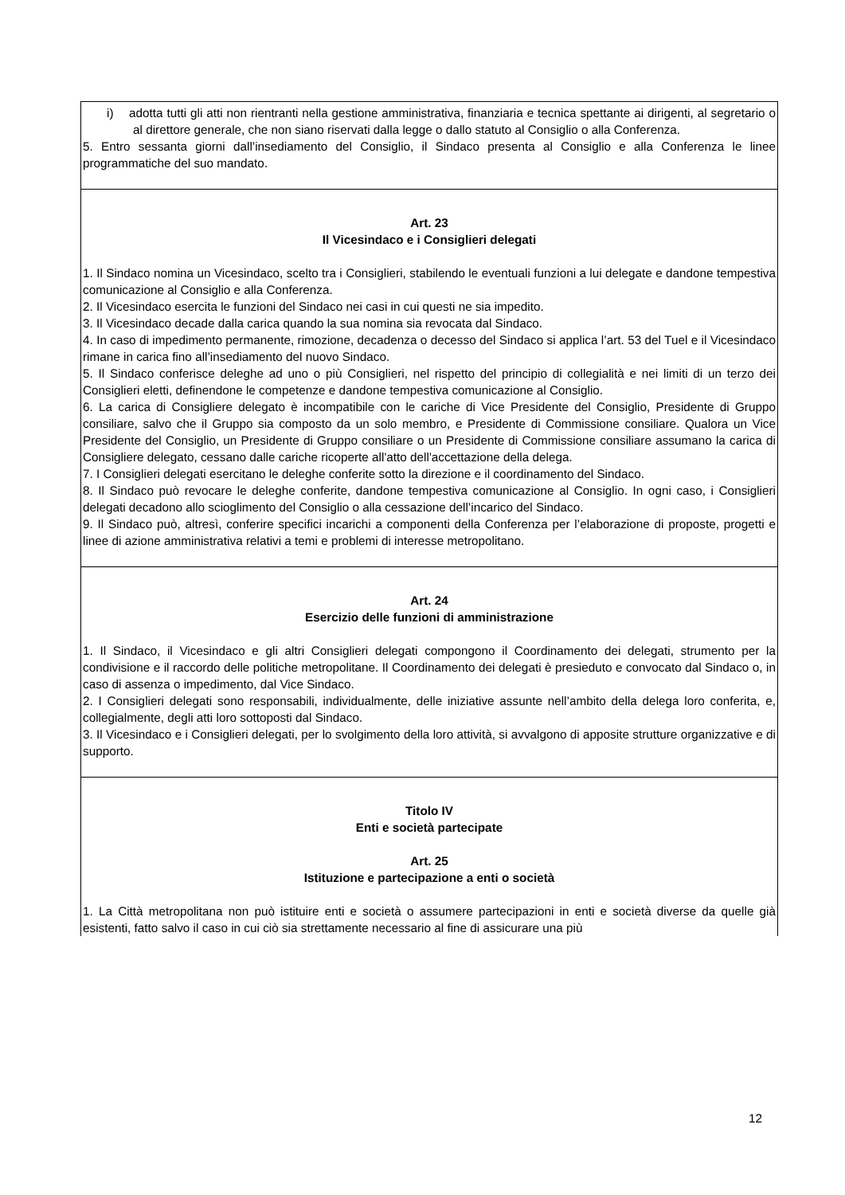i) adotta tutti gli atti non rientranti nella gestione amministrativa, finanziaria e tecnica spettante ai dirigenti, al segretario o al direttore generale, che non siano riservati dalla legge o dallo statuto al Consiglio o alla Conferenza.
5. Entro sessanta giorni dall’insediamento del Consiglio, il Sindaco presenta al Consiglio e alla Conferenza le linee programmatiche del suo mandato.
Art. 23
Il Vicesindaco e i Consiglieri delegati
1. Il Sindaco nomina un Vicesindaco, scelto tra i Consiglieri, stabilendo le eventuali funzioni a lui delegate e dandone tempestiva comunicazione al Consiglio e alla Conferenza.
2. Il Vicesindaco esercita le funzioni del Sindaco nei casi in cui questi ne sia impedito.
3. Il Vicesindaco decade dalla carica quando la sua nomina sia revocata dal Sindaco.
4. In caso di impedimento permanente, rimozione, decadenza o decesso del Sindaco si applica l’art. 53 del Tuel e il Vicesindaco rimane in carica fino all’insediamento del nuovo Sindaco.
5. Il Sindaco conferisce deleghe ad uno o più Consiglieri, nel rispetto del principio di collegialità e nei limiti di un terzo dei Consiglieri eletti, definendone le competenze e dandone tempestiva comunicazione al Consiglio.
6. La carica di Consigliere delegato è incompatibile con le cariche di Vice Presidente del Consiglio, Presidente di Gruppo consiliare, salvo che il Gruppo sia composto da un solo membro, e Presidente di Commissione consiliare. Qualora un Vice Presidente del Consiglio, un Presidente di Gruppo consiliare o un Presidente di Commissione consiliare assumano la carica di Consigliere delegato, cessano dalle cariche ricoperte all'atto dell'accettazione della delega.
7. I Consiglieri delegati esercitano le deleghe conferite sotto la direzione e il coordinamento del Sindaco.
8. Il Sindaco può revocare le deleghe conferite, dandone tempestiva comunicazione al Consiglio. In ogni caso, i Consiglieri delegati decadono allo scioglimento del Consiglio o alla cessazione dell’incarico del Sindaco.
9. Il Sindaco può, altresì, conferire specifici incarichi a componenti della Conferenza per l’elaborazione di proposte, progetti e linee di azione amministrativa relativi a temi e problemi di interesse metropolitano.
Art. 24
Esercizio delle funzioni di amministrazione
1. Il Sindaco, il Vicesindaco e gli altri Consiglieri delegati compongono il Coordinamento dei delegati, strumento per la condivisione e il raccordo delle politiche metropolitane. Il Coordinamento dei delegati è presieduto e convocato dal Sindaco o, in caso di assenza o impedimento, dal Vice Sindaco.
2. I Consiglieri delegati sono responsabili, individualmente, delle iniziative assunte nell’ambito della delega loro conferita, e, collegialmente, degli atti loro sottoposti dal Sindaco.
3. Il Vicesindaco e i Consiglieri delegati, per lo svolgimento della loro attività, si avvalgono di apposite strutture organizzative e di supporto.
Titolo IV
Enti e società partecipate
Art. 25
Istituzione e partecipazione a enti o società
1. La Città metropolitana non può istituire enti e società o assumere partecipazioni in enti e società diverse da quelle già esistenti, fatto salvo il caso in cui ciò sia strettamente necessario al fine di assicurare una più
12